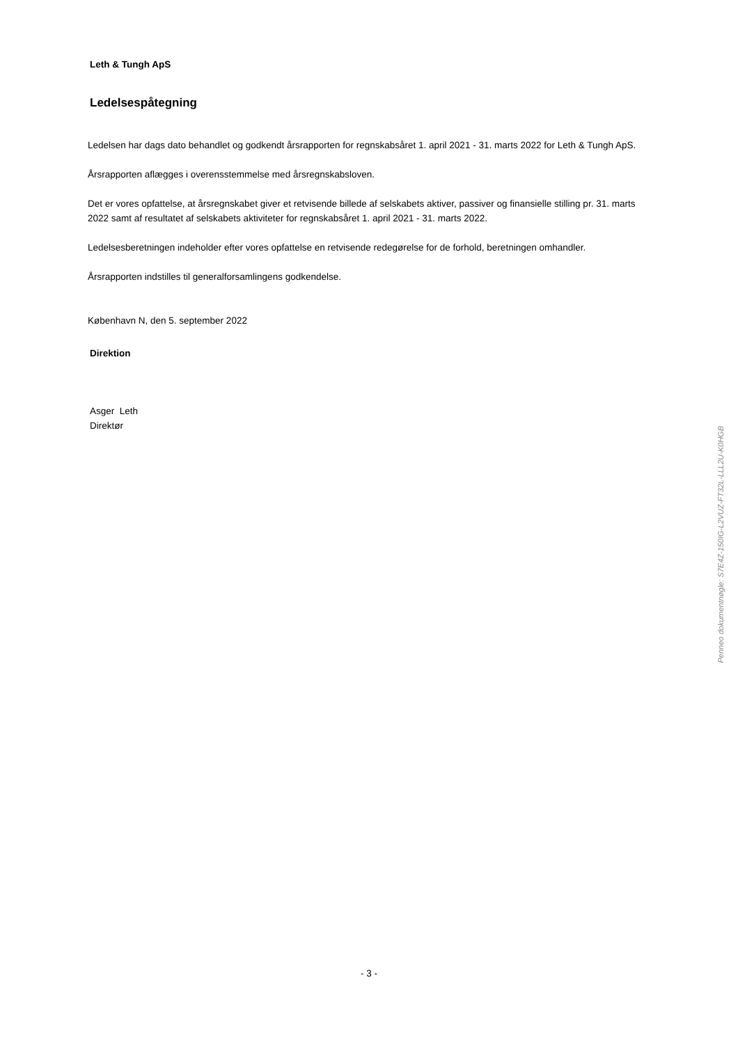Leth & Tungh ApS
Ledelsespåtegning
Ledelsen har dags dato behandlet og godkendt årsrapporten for regnskabsåret 1. april 2021 - 31. marts 2022 for Leth & Tungh ApS.
Årsrapporten aflægges i overensstemmelse med årsregnskabsloven.
Det er vores opfattelse, at årsregnskabet giver et retvisende billede af selskabets aktiver, passiver og finansielle stilling pr. 31. marts 2022 samt af resultatet af selskabets aktiviteter for regnskabsåret 1. april 2021 - 31. marts 2022.
Ledelsesberetningen indeholder efter vores opfattelse en retvisende redegørelse for de forhold, beretningen omhandler.
Årsrapporten indstilles til generalforsamlingens godkendelse.
København N, den 5. september 2022
Direktion
Asger Leth
Direktør
Penneo dokumentnøgle: S7E4Z-150IG-L2VUZ-FT32L-LLL2U-K0HGB
- 3 -